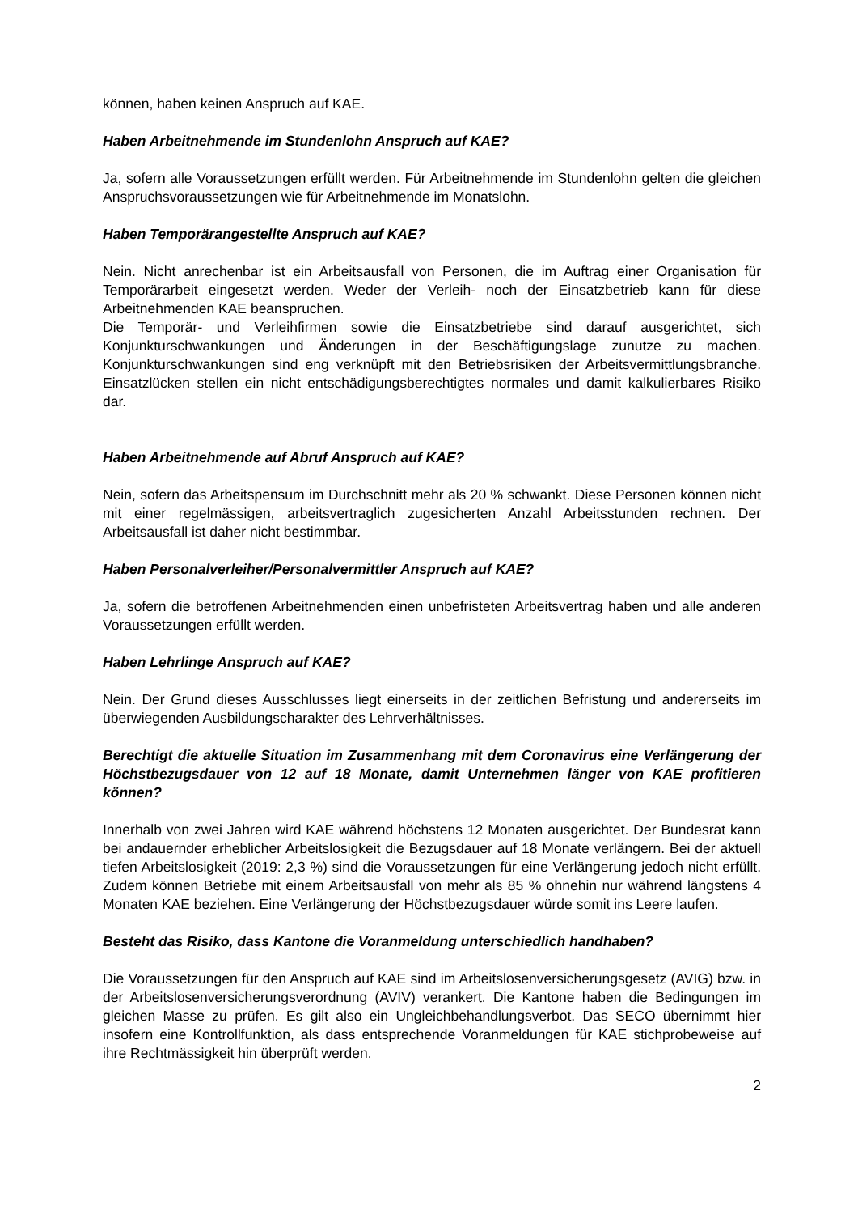können, haben keinen Anspruch auf KAE.
Haben Arbeitnehmende im Stundenlohn Anspruch auf KAE?
Ja, sofern alle Voraussetzungen erfüllt werden. Für Arbeitnehmende im Stundenlohn gelten die gleichen Anspruchsvoraussetzungen wie für Arbeitnehmende im Monatslohn.
Haben Temporärangestellte Anspruch auf KAE?
Nein. Nicht anrechenbar ist ein Arbeitsausfall von Personen, die im Auftrag einer Organisation für Temporärarbeit eingesetzt werden. Weder der Verleih- noch der Einsatzbetrieb kann für diese Arbeitnehmenden KAE beanspruchen.
Die Temporär- und Verleihfirmen sowie die Einsatzbetriebe sind darauf ausgerichtet, sich Konjunkturschwankungen und Änderungen in der Beschäftigungslage zunutze zu machen. Konjunkturschwankungen sind eng verknüpft mit den Betriebsrisiken der Arbeitsvermittlungsbranche. Einsatzlücken stellen ein nicht entschädigungsberechtigtes normales und damit kalkulierbares Risiko dar.
Haben Arbeitnehmende auf Abruf Anspruch auf KAE?
Nein, sofern das Arbeitspensum im Durchschnitt mehr als 20 % schwankt. Diese Personen können nicht mit einer regelmässigen, arbeitsvertraglich zugesicherten Anzahl Arbeitsstunden rechnen. Der Arbeitsausfall ist daher nicht bestimmbar.
Haben Personalverleiher/Personalvermittler Anspruch auf KAE?
Ja, sofern die betroffenen Arbeitnehmenden einen unbefristeten Arbeitsvertrag haben und alle anderen Voraussetzungen erfüllt werden.
Haben Lehrlinge Anspruch auf KAE?
Nein. Der Grund dieses Ausschlusses liegt einerseits in der zeitlichen Befristung und andererseits im überwiegenden Ausbildungscharakter des Lehrverhältnisses.
Berechtigt die aktuelle Situation im Zusammenhang mit dem Coronavirus eine Verlängerung der Höchstbezugsdauer von 12 auf 18 Monate, damit Unternehmen länger von KAE profitieren können?
Innerhalb von zwei Jahren wird KAE während höchstens 12 Monaten ausgerichtet. Der Bundesrat kann bei andauernder erheblicher Arbeitslosigkeit die Bezugsdauer auf 18 Monate verlängern. Bei der aktuell tiefen Arbeitslosigkeit (2019: 2,3 %) sind die Voraussetzungen für eine Verlängerung jedoch nicht erfüllt. Zudem können Betriebe mit einem Arbeitsausfall von mehr als 85 % ohnehin nur während längstens 4 Monaten KAE beziehen. Eine Verlängerung der Höchstbezugsdauer würde somit ins Leere laufen.
Besteht das Risiko, dass Kantone die Voranmeldung unterschiedlich handhaben?
Die Voraussetzungen für den Anspruch auf KAE sind im Arbeitslosenversicherungsgesetz (AVIG) bzw. in der Arbeitslosenversicherungsverordnung (AVIV) verankert. Die Kantone haben die Bedingungen im gleichen Masse zu prüfen. Es gilt also ein Ungleichbehandlungsverbot. Das SECO übernimmt hier insofern eine Kontrollfunktion, als dass entsprechende Voranmeldungen für KAE stichprobeweise auf ihre Rechtmässigkeit hin überprüft werden.
2